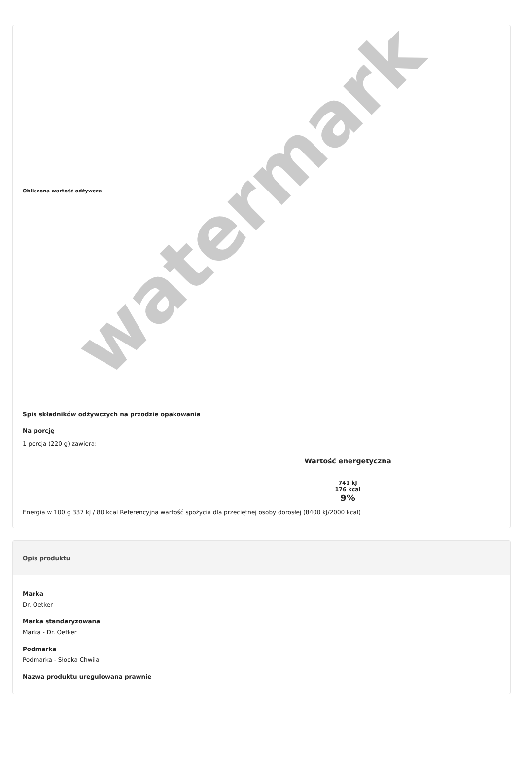Obliczona wartość odżywcza
Spis składników odżywczych na przodzie opakowania
Na porcję
1 porcja (220 g) zawiera:
Wartość energetyczna
741 kJ
176 kcal
9%
Energia w 100 g 337 kJ / 80 kcal Referencyjna wartość spożycia dla przeciętnej osoby dorosłej (8400 kJ/2000 kcal)
Opis produktu
Marka
Dr. Oetker
Marka standaryzowana
Marka - Dr. Oetker
Podmarka
Podmarka - Słodka Chwila
Nazwa produktu uregulowana prawnie
watermark